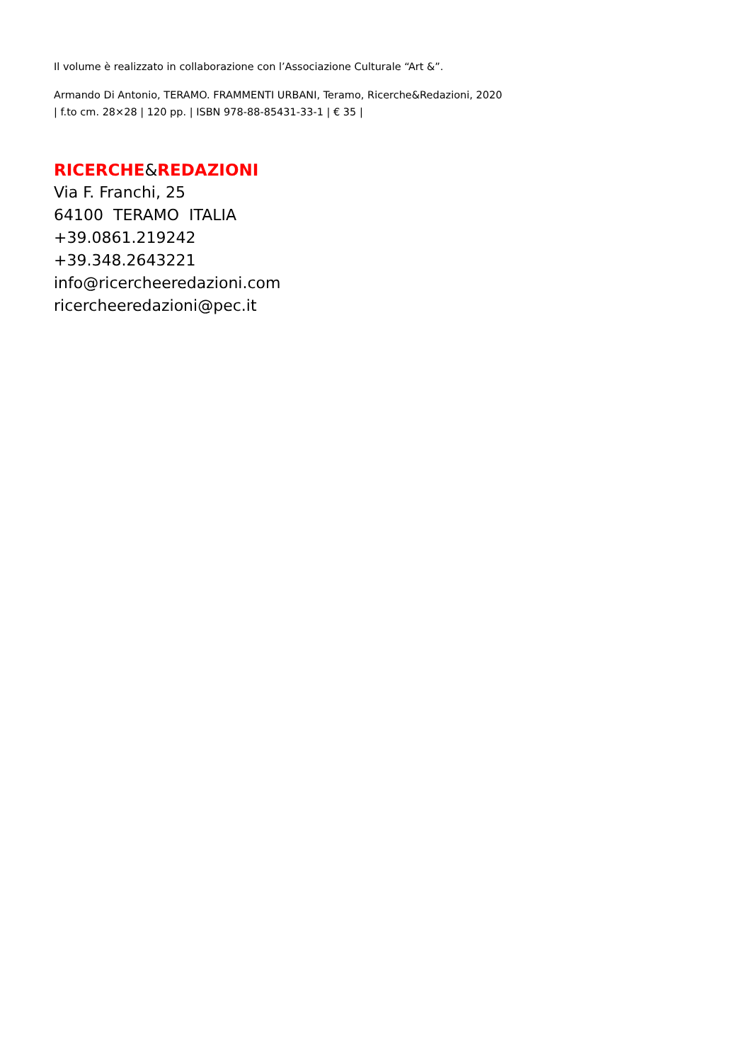Il volume è realizzato in collaborazione con l’Associazione Culturale “Art &”.
Armando Di Antonio, TERAMO. FRAMMENTI URBANI, Teramo, Ricerche&Redazioni, 2020
| f.to cm. 28×28 | 120 pp. | ISBN 978-88-85431-33-1 | € 35 |
RICERCHE&REDAZIONI
Via F. Franchi, 25
64100 TERAMO ITALIA
+39.0861.219242
+39.348.2643221
info@ricercheeredazioni.com
ricercheeredazioni@pec.it